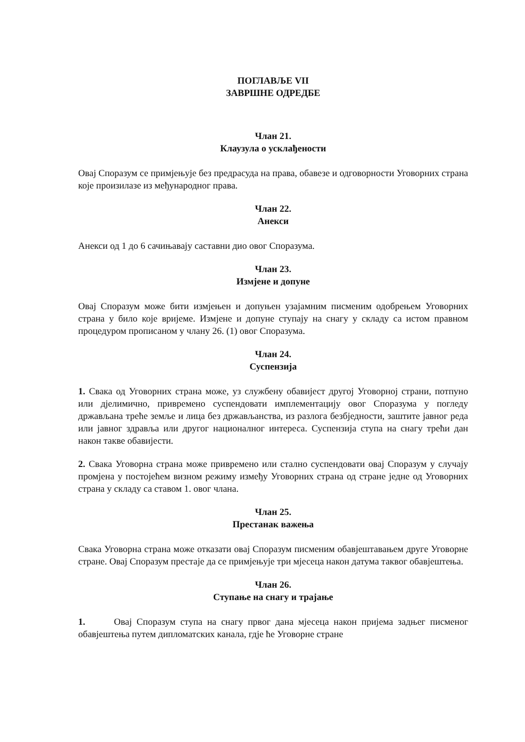ПОГЛАВЉЕ VII
ЗАВРШНЕ ОДРЕДБЕ
Члан 21.
Клаузула о усклађености
Овај Споразум се примјењује без предрасуда на права, обавезе и одговорности Уговорних страна које произилазе из међународног права.
Члан 22.
Анекси
Анекси од 1 до 6 сачињавају саставни дио овог Споразума.
Члан 23.
Измјене и допуне
Овај Споразум може бити измјењен и допуњен узајамним писменим одобрењем Уговорних страна у било које вријеме. Измјене и допуне ступају на снагу у складу са истом правном процедуром прописаном у члану 26. (1) овог Споразума.
Члан 24.
Суспензија
1. Свака од Уговорних страна може, уз службену обавијест другој Уговорној страни, потпуно или дјелимично, привремено суспендовати имплементацију овог Споразума у погледу држављана треће земље и лица без држављанства, из разлога безбједности, заштите јавног реда или јавног здравља или другог националног интереса. Суспензија ступа на снагу трећи дан након такве обавијести.
2. Свака Уговорна страна може привремено или стално суспендовати овај Споразум у случају промјена у постојећем визном режиму између Уговорних страна од стране једне од Уговорних страна у складу са ставом 1. овог члана.
Члан 25.
Престанак важења
Свака Уговорна страна може отказати овај Споразум писменим обавјештавањем друге Уговорне стране. Овај Споразум престаје да се примјењује три мјесеца након датума таквог обавјештења.
Члан 26.
Ступање на снагу и трајање
1. Овај Споразум ступа на снагу првог дана мјесеца након пријема задњег писменог обавјештења путем дипломатских канала, гдје ће Уговорне стране